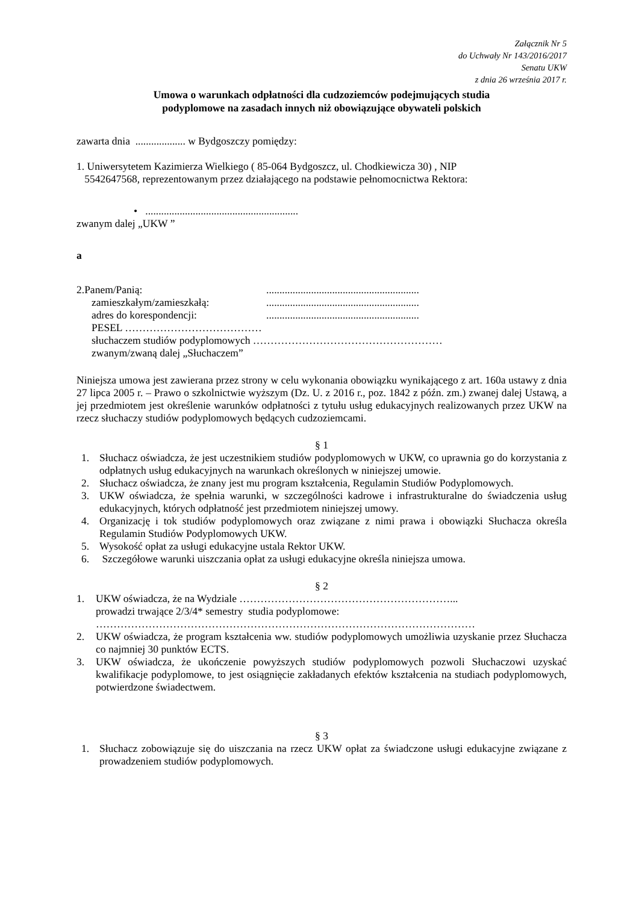Załącznik Nr 5
do Uchwały Nr 143/2016/2017
Senatu UKW
z dnia 26 września 2017 r.
Umowa o warunkach odpłatności dla cudzoziemców podejmujących studia
podyplomowe na zasadach innych niż obowiązujące obywateli polskich
zawarta dnia ................... w Bydgoszczy pomiędzy:
1. Uniwersytetem Kazimierza Wielkiego ( 85-064 Bydgoszcz, ul. Chodkiewicza 30) , NIP
5542647568, reprezentowanym przez działającego na podstawie pełnomocnictwa Rektora:
• ..........................................................
zwanym dalej „UKW ”
a
2.Panem/Panią:..........................................................
zamieszkałym/zamieszkałą:..........................................................
adres do korespondencji:..........................................................
PESEL …………………………………
słuchaczem studiów podyplomowych ………………………………………………
zwanym/zwaną dalej „Słuchaczem”
Niniejsza umowa jest zawierana przez strony w celu wykonania obowiązku wynikającego z art. 160a ustawy z dnia 27 lipca 2005 r. – Prawo o szkolnictwie wyższym (Dz. U. z 2016 r., poz. 1842 z późn. zm.) zwanej dalej Ustawą, a jej przedmiotem jest określenie warunków odpłatności z tytułu usług edukacyjnych realizowanych przez UKW na rzecz słuchaczy studiów podyplomowych będących cudzoziemcami.
§ 1
1. Słuchacz oświadcza, że jest uczestnikiem studiów podyplomowych w UKW, co uprawnia go do korzystania z odpłatnych usług edukacyjnych na warunkach określonych w niniejszej umowie.
2. Słuchacz oświadcza, że znany jest mu program kształcenia, Regulamin Studiów Podyplomowych.
3. UKW oświadcza, że spełnia warunki, w szczególności kadrowe i infrastrukturalne do świadczenia usług edukacyjnych, których odpłatność jest przedmiotem niniejszej umowy.
4. Organizację i tok studiów podyplomowych oraz związane z nimi prawa i obowiązki Słuchacza określa Regulamin Studiów Podyplomowych UKW.
5. Wysokość opłat za usługi edukacyjne ustala Rektor UKW.
6. Szczegółowe warunki uiszczania opłat za usługi edukacyjne określa niniejsza umowa.
§ 2
1. UKW oświadcza, że na Wydziale ……………………………………………………...
prowadzi trwające 2/3/4* semestry studia podyplomowe:
………………………………………………………………………………………………
2. UKW oświadcza, że program kształcenia ww. studiów podyplomowych umożliwia uzyskanie przez Słuchacza co najmniej 30 punktów ECTS.
3. UKW oświadcza, że ukończenie powyższych studiów podyplomowych pozwoli Słuchaczowi uzyskać kwalifikacje podyplomowe, to jest osiągnięcie zakładanych efektów kształcenia na studiach podyplomowych, potwierdzone świadectwem.
§ 3
1. Słuchacz zobowiązuje się do uiszczania na rzecz UKW opłat za świadczone usługi edukacyjne związane z prowadzeniem studiów podyplomowych.